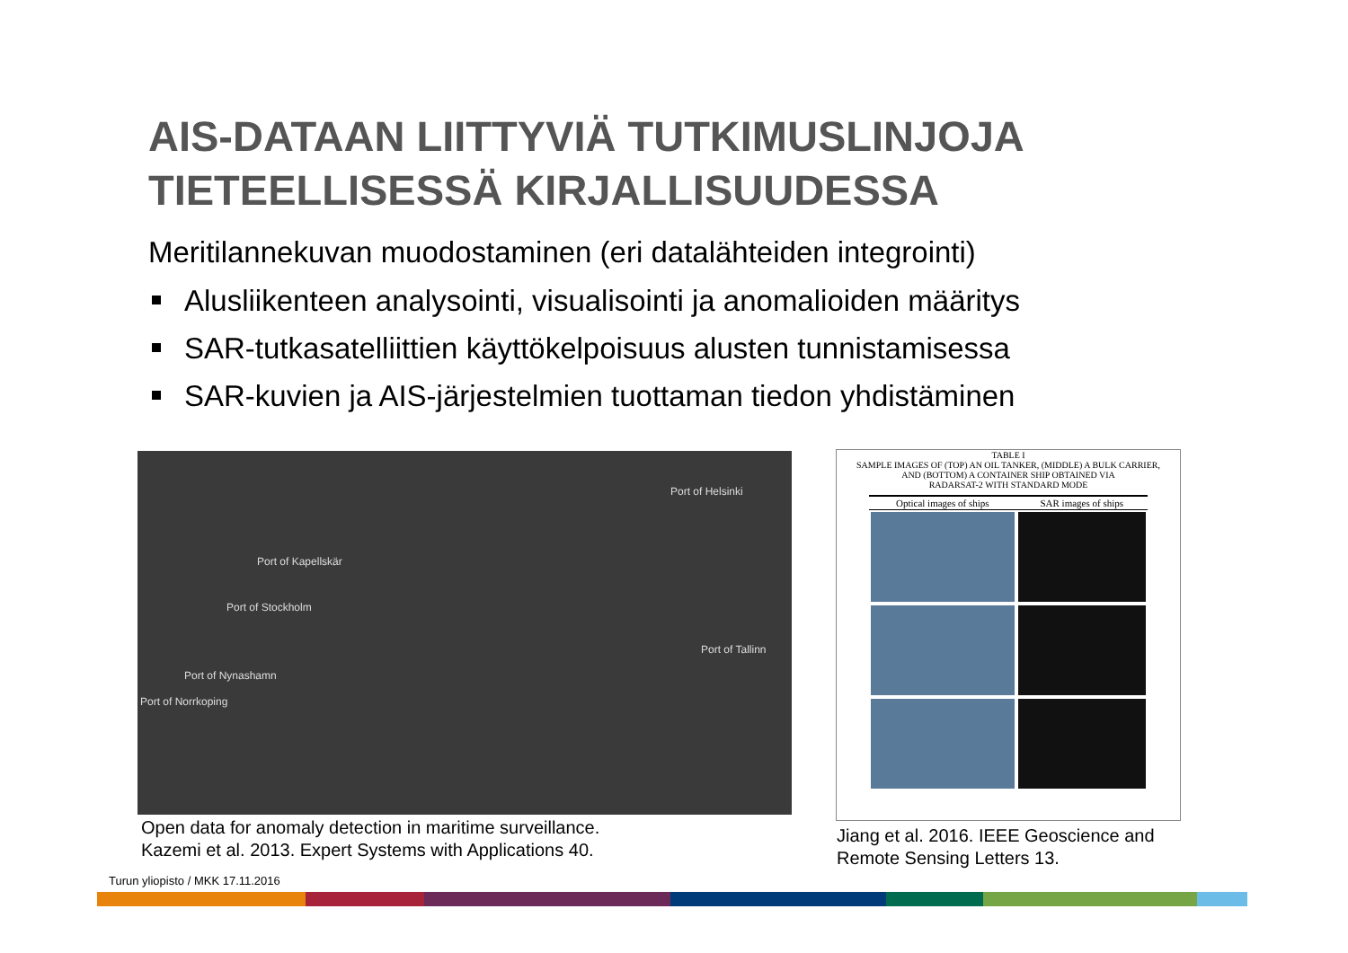AIS-DATAAN LIITTYVIÄ TUTKIMUSLINJOJA
TIETEELLISESSÄ KIRJALLISUUDESSA
Meritilannekuvan muodostaminen (eri datalähteiden integrointi)
Alusliikenteen analysointi, visualisointi ja anomalioiden määritys
SAR-tutkasatelliittien käyttökelpoisuus alusten tunnistamisessa
SAR-kuvien ja AIS-järjestelmien tuottaman tiedon yhdistäminen
Port of Helsinki
Port of Kapellskär
Port of Stockholm
Port of Tallinn
Port of Nynashamn
Port of Norrkoping
Open data for anomaly detection in maritime surveillance.
Kazemi et al. 2013. Expert Systems with Applications 40.
TABLE I
SAMPLE IMAGES OF (TOP) AN OIL TANKER, (MIDDLE) A BULK CARRIER,
AND (BOTTOM) A CONTAINER SHIP OBTAINED VIA
RADARSAT-2 WITH STANDARD MODE
| Optical images of ships | SAR images of ships |
| --- | --- |
Jiang et al. 2016. IEEE Geoscience and
Remote Sensing Letters 13.
Turun yliopisto / MKK 17.11.2016